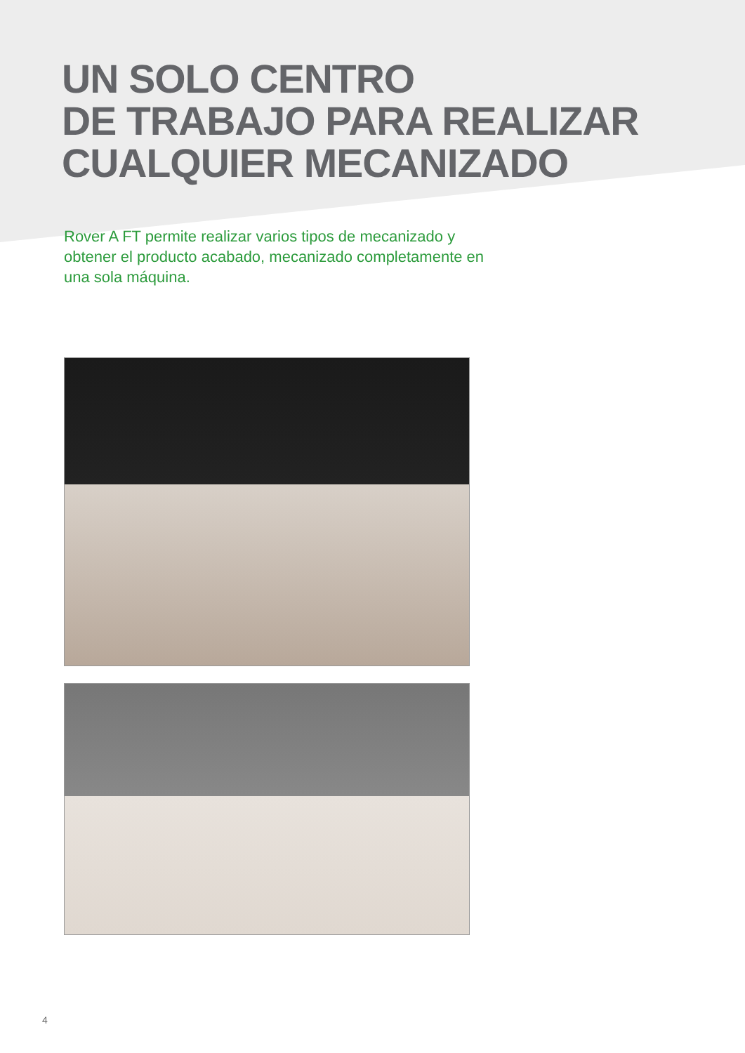UN SOLO CENTRO
DE TRABAJO PARA REALIZAR
CUALQUIER MECANIZADO
Rover A FT permite realizar varios tipos de mecanizado y obtener el producto acabado, mecanizado completamente en una sola máquina.
4